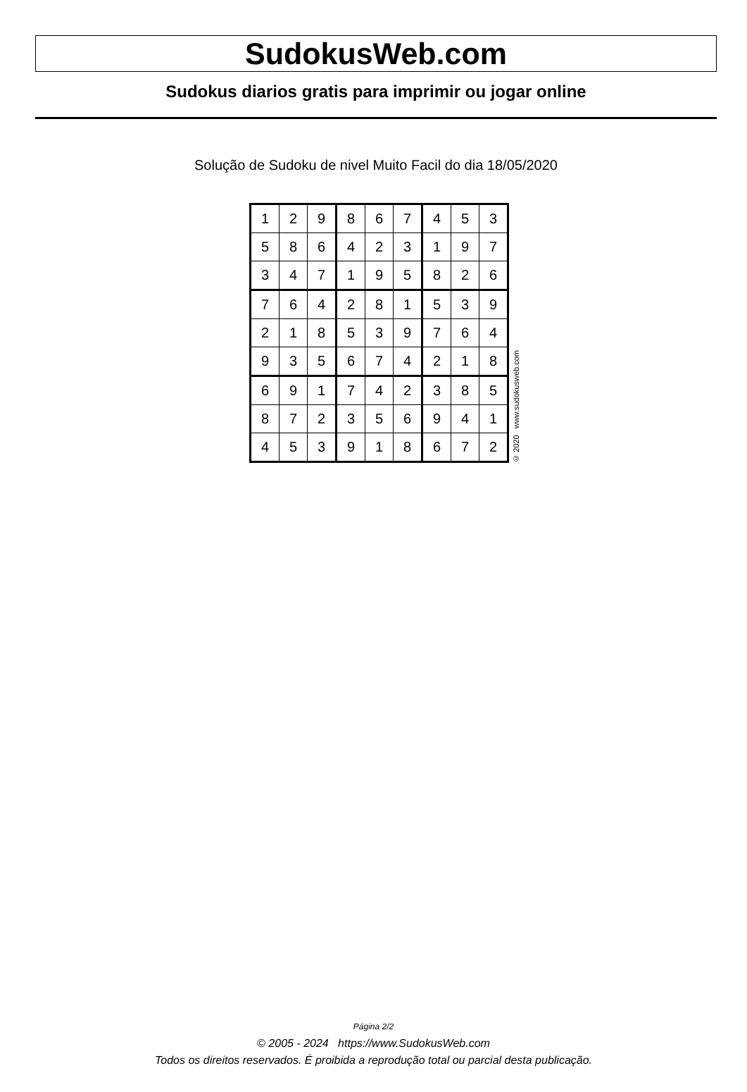SudokusWeb.com
Sudokus diarios gratis para imprimir ou jogar online
Solução de Sudoku de nivel Muito Facil do dia 18/05/2020
| 1 | 2 | 9 | 8 | 6 | 7 | 4 | 5 | 3 |
| 5 | 8 | 6 | 4 | 2 | 3 | 1 | 9 | 7 |
| 3 | 4 | 7 | 1 | 9 | 5 | 8 | 2 | 6 |
| 7 | 6 | 4 | 2 | 8 | 1 | 5 | 3 | 9 |
| 2 | 1 | 8 | 5 | 3 | 9 | 7 | 6 | 4 |
| 9 | 3 | 5 | 6 | 7 | 4 | 2 | 1 | 8 |
| 6 | 9 | 1 | 7 | 4 | 2 | 3 | 8 | 5 |
| 8 | 7 | 2 | 3 | 5 | 6 | 9 | 4 | 1 |
| 4 | 5 | 3 | 9 | 1 | 8 | 6 | 7 | 2 |
© 2020 www.sudokusweb.com
Página 2/2
© 2005 - 2024 https://www.SudokusWeb.com
Todos os direitos reservados. É proibida a reprodução total ou parcial desta publicação.